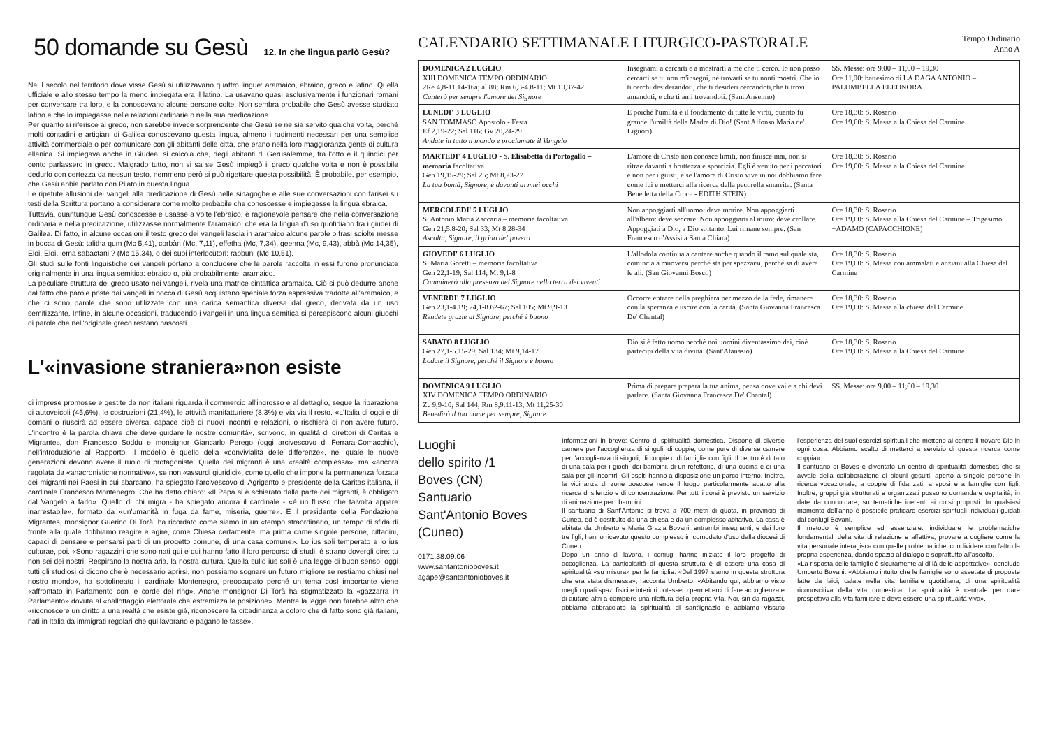50 domande su Gesù 12. In che lingua parlò Gesù?
Nel I secolo nel territorio dove visse Gesù si utilizzavano quattro lingue: aramaico, ebraico, greco e latino. Quella ufficiale e allo stesso tempo la meno impiegata era il latino. La usavano quasi esclusivamente i funzionari romani per conversare tra loro, e la conoscevano alcune persone colte. Non sembra probabile che Gesù avesse studiato latino e che lo impiegasse nelle relazioni ordinarie o nella sua predicazione.
Per quanto si riferisce al greco, non sarebbe invece sorprendente che Gesù se ne sia servito qualche volta, perchè molti contadini e artigiani di Galilea conoscevano questa lingua, almeno i rudimenti necessari per una semplice attività commerciale o per comunicare con gli abitanti delle città, che erano nella loro maggioranza gente di cultura ellenica. Si impiegava anche in Giudea: si calcola che, degli abitanti di Gerusalemme, fra l'otto e il quindici per cento parlassero in greco. Malgrado tutto, non si sa se Gesù impiegò il greco qualche volta e non è possibile dedurlo con certezza da nessun testo, nemmeno però si può rigettare questa possibilità. È probabile, per esempio, che Gesù abbia parlato con Pilato in questa lingua.
Le ripetute allusioni dei vangeli alla predicazione di Gesù nelle sinagoghe e alle sue conversazioni con farisei su testi della Scrittura portano a considerare come molto probabile che conoscesse e impiegasse la lingua ebraica.
Tuttavia, quantunque Gesù conoscesse e usasse a volte l'ebraico, è ragionevole pensare che nella conversazione ordinaria e nella predicazione, utilizzasse normalmente l'aramaico, che era la lingua d'uso quotidiano fra i giudei di Galilea. Di fatto, in alcune occasioni il testo greco dei vangeli lascia in aramaico alcune parole o frasi sciolte messe in bocca di Gesù: talitha qum (Mc 5,41), corbàn (Mc, 7,11), effetha (Mc, 7,34), geenna (Mc, 9,43), abbà (Mc 14,35), Eloi, Eloi, lema sabactani ? (Mc 15,34), o dei suoi interlocutori: rabbuni (Mc 10,51).
Gli studi sulle fonti linguistiche dei vangeli portano a concludere che le parole raccolte in essi furono pronunciate originalmente in una lingua semitica: ebraico o, più probabilmente, aramaico.
La peculiare struttura del greco usato nei vangeli, rivela una matrice sintattica aramaica. Ciò si può dedurre anche dal fatto che parole poste dai vangeli in bocca di Gesù acquistano speciale forza espressiva tradotte all'aramaico, e che ci sono parole che sono utilizzate con una carica semantica diversa dal greco, derivata da un uso semitizzante. Infine, in alcune occasioni, traducendo i vangeli in una lingua semitica si percepiscono alcuni giuochi di parole che nell'originale greco restano nascosti.
L'«invasione straniera»non esiste
di imprese promosse e gestite da non italiani riguarda il commercio all'ingrosso e al dettaglio, segue la riparazione di autoveicoli (45,6%), le costruzioni (21,4%), le attività manifatturiere (8,3%) e via via il resto. «L'Italia di oggi e di domani o riuscirà ad essere diversa, capace cioè di nuovi incontri e relazioni, o rischierà di non avere futuro. L'incontro è la parola chiave che deve guidare le nostre comunità», scrivono, in qualità di direttori di Caritas e Migrantes, don Francesco Soddu e monsignor Giancarlo Perego (oggi arcivescovo di Ferrara-Comacchio), nell'introduzione al Rapporto. Il modello è quello della «convivialità delle differenze», nel quale le nuove generazioni devono avere il ruolo di protagoniste. Quella dei migranti è una «realtà complessa», ma «ancora regolata da «anacronistiche normative», se non «assurdi giuridici», come quello che impone la permanenza forzata dei migranti nei Paesi in cui sbarcano, ha spiegato l'arcivescovo di Agrigento e presidente della Caritas italiana, il cardinale Francesco Montenegro. Che ha detto chiaro: «Il Papa si è schierato dalla parte dei migranti, è obbligato dal Vangelo a farlo». Quello di chi migra - ha spiegato ancora il cardinale - «è un flusso che talvolta appare inarrestabile», formato da «un'umanità in fuga da fame, miseria, guerre». E il presidente della Fondazione Migrantes, monsignor Guerino Di Torà, ha ricordato come siamo in un «tempo straordinario, un tempo di sfida di fronte alla quale dobbiamo reagire e agire, come Chiesa certamente, ma prima come singole persone, cittadini, capaci di pensare e pensarsi parti di un progetto comune, di una casa comune». Lo ius soli temperato e lo ius culturae, poi. «Sono ragazzini che sono nati qui e qui hanno fatto il loro percorso di studi, è strano dovergli dire: tu non sei dei nostri. Respirano la nostra aria, la nostra cultura. Quella sullo ius soli è una legge di buon senso: oggi tutti gli studiosi ci dicono che è necessario aprirsi, non possiamo sognare un futuro migliore se restiamo chiusi nel nostro mondo», ha sottolineato il cardinale Montenegro, preoccupato perché un tema così importante viene «affrontato in Parlamento con le corde del ring». Anche monsignor Di Torà ha stigmatizzato la «gazzarra in Parlamento» dovuta al «ballottaggio elettorale che estremizza le posizione». Mentre la legge non farebbe altro che «riconoscere un diritto a una realtà che esiste già, riconoscere la cittadinanza a coloro che di fatto sono già italiani, nati in Italia da immigrati regolari che qui lavorano e pagano le tasse».
CALENDARIO SETTIMANALE LITURGICO-PASTORALE
Tempo Ordinario
Anno A
| DOMENICA 2 LUGLIO XIII DOMENICA TEMPO ORDINARIO 2Re 4,8-11.14-16a; al 88; Rm 6,3-4.8-11; Mt 10,37-42 Canterò per sempre l'amore del Signore | Insegnami a cercarti e a mostrarti a me che ti cerco. Io non posso cercarti se tu non m'insegni, né trovarti se tu nonti mostri. Che io ti cerchi desiderandoti, che ti desideri cercandoti,che ti trovi amandoti, e che ti ami trovandoti. (Sant'Anselmo) | SS. Messe: ore 9,00 – 11,00 – 19,30 Ore 11,00: battesimo di LA DAGA ANTONIO – PALUMBELLA ELEONORA |
| LUNEDI' 3 LUGLIO SAN TOMMASO Apostolo - Festa Ef 2,19-22; Sal 116; Gv 20,24-29 Andate in tutto il mondo e proclamate il Vangelo | E poiché l'umiltà è il fondamento di tutte le virtù, quanto fu grande l'umiltà della Madre di Dio! (Sant'Alfonso Maria de' Liguori) | Ore 18,30: S. Rosario Ore 19,00: S. Messa alla Chiesa del Carmine |
| MARTEDI' 4 LUGLIO - S. Elisabetta di Portogallo – memoria facoltativa Gen 19,15-29; Sal 25; Mt 8,23-27 La tua bontà, Signore, è davanti ai miei occhi | L'amore di Cristo non conosce limiti, non finisce mai, non si ritrae davanti a bruttezza e sporcizia. Egli è venuto per i peccatori e non per i giusti, e se l'amore di Cristo vive in noi dobbiamo fare come lui e metterci alla ricerca della pecorella smarrita. (Santa Benedetta della Croce - EDITH STEIN) | Ore 18,30: S. Rosario Ore 19,00: S. Messa alla Chiesa del Carmine |
| MERCOLEDI' 5 LUGLIO S. Antonio Maria Zaccaria – memoria facoltativa Gen 21,5.8-20; Sal 33; Mt 8,28-34 Ascolta, Signore, il grido del povero | Non appoggiarti all'uomo: deve morire. Non appoggiarti all'albero: deve seccare. Non appoggiarti al muro: deve crollare. Appoggiati a Dio, a Dio soltanto. Lui rimane sempre. (San Francesco d'Assisi a Santa Chiara) | Ore 18,30: S. Rosario Ore 19,00: S. Messa alla Chiesa del Carmine – Trigesimo +ADAMO (CAPACCHIONE) |
| GIOVEDI' 6 LUGLIO S. Maria Goretti – memoria facoltativa Gen 22,1-19; Sal 114; Mt 9,1-8 Camminerò alla presenza del Signore nella terra dei viventi | L'allodola continua a cantare anche quando il ramo sul quale sta, comincia a muoversi perché sta per spezzarsi, perché sa di avere le ali. (San Giovanni Bosco) | Ore 18,30: S. Rosario Ore 19,00: S. Messa con ammalati e anziani alla Chiesa del Carmine |
| VENERDI' 7 LUGLIO Gen 23,1-4.19; 24,1-8.62-67; Sal 105; Mt 9,9-13 Rendete grazie al Signore, perché è buono | Occorre entrare nella preghiera per mezzo della fede, rimanere con la speranza e uscire con la carità. (Santa Giovanna Francesca De' Chantal) | Ore 18,30: S. Rosario Ore 19,00: S. Messa alla chiesa del Carmine |
| SABATO 8 LUGLIO Gen 27,1-5.15-29; Sal 134; Mt 9,14-17 Lodate il Signore, perché il Signore è buono | Dio si è fatto uomo perché noi uomini diventassimo dei, cioè partecipi della vita divina. (Sant'Atanasio) | Ore 18,30: S. Rosario Ore 19,00: S. Messa alla Chiesa del Carmine |
| DOMENICA 9 LUGLIO XIV DOMENICA TEMPO ORDINARIO Zc 9,9-10; Sal 144; Rm 8,9.11-13; Mt 11,25-30 Benedirò il tuo nome per sempre, Signore | Prima di pregare prepara la tua anima, pensa dove vai e a chi devi parlare. (Santa Giovanna Francesca De' Chantal) | SS. Messe: ore 9,00 – 11,00 – 19,30 |
Luoghi
dello spirito /1
Boves (CN)
Santuario
Sant'Antonio Boves
(Cuneo)
0171.38.09.06
www.santantonioboves.it
agape@santantonioboves.it
Informazioni in breve: Centro di spiritualità domestica. Dispone di diverse camere per l'accoglienza di singoli, di coppie, come pure di diverse camere per l'accoglienza di singoli, di coppie o di famiglie con figli. Il centro è dotato di una sala per i giochi dei bambini, di un refettorio, di una cucina e di una sala per gli incontri. Gli ospiti hanno a disposizione un parco interno. Inoltre, la vicinanza di zone boscose rende il luogo particolarmente adatto alla ricerca di silenzio e di concentrazione. Per tutti i corsi è previsto un servizio di animazione per i bambini.
Il santuario di Sant'Antonio si trova a 700 metri di quota, in provincia di Cuneo, ed è costituito da una chiesa e da un complesso abitativo. La casa è abitata da Umberto e Maria Grazia Bovani, entrambi insegnanti, e dai loro tre figli; hanno ricevuto questo complesso in comodato d'uso dalla diocesi di Cuneo.
Dopo un anno di lavoro, i coniugi hanno iniziato il loro progetto di accoglienza. La particolarità di questa struttura è di essere una casa di spiritualità «su misura» per le famiglie. «Dal 1997 siamo in questa struttura che era stata dismessa», racconta Umberto. «Abitando qui, abbiamo visto meglio quali spazi fisici e interiori potessero permetterci di fare accoglienza e di aiutare altri a compiere una rilettura della propria vita. Noi, sin da ragazzi, abbiamo abbracciato la spiritualità di sant'Ignazio e abbiamo vissuto l'esperienza dei suoi esercizi spirituali che mettono al centro il trovare Dio in ogni cosa. Abbiamo scelto di metterci a servizio di questa ricerca come coppia».
Il santuario di Boves è diventato un centro di spiritualità domestica che si avvale della collaborazione di alcuni gesuiti, aperto a singole persone in ricerca vocazionale, a coppie di fidanzati, a sposi e a famiglie con figli. Inoltre, gruppi già strutturati e organizzati possono domandare ospitalità, in date da concordare, su tematiche inerenti ai corsi proposti. In qualsiasi momento dell'anno è possibile praticare esercizi spirituali individuali guidati dai coniugi Bovani.
Il metodo è semplice ed essenziale: individuare le problematiche fondamentali della vita di relazione e affettiva; provare a cogliere come la vita personale interagisca con quelle problematiche; condividere con l'altro la propria esperienza, dando spazio al dialogo e soprattutto all'ascolto.
«La risposta delle famiglie è sicuramente al di là delle aspettative», conclude Umberto Bovani. «Abbiamo intuito che le famiglie sono assetate di proposte fatte da laici, calate nella vita familiare quotidiana, di una spiritualità riconoscitiva della vita domestica. La spiritualità è centrale per dare prospettiva alla vita familiare e deve essere una spiritualità viva».